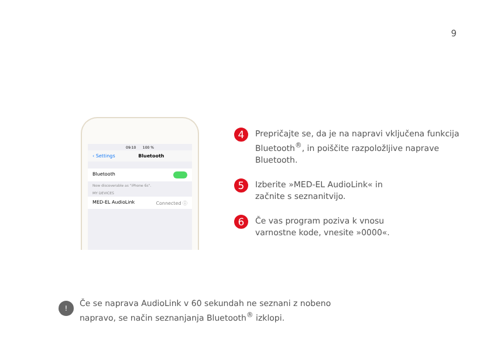9
09:10 100 %
‹ Settings Bluetooth
Bluetooth
Now discoverable as "iPhone 6s".
MY DEVICES
MED-EL AudioLink Connected ⓘ
4
Prepričajte se, da je na napravi vključena funkcija Bluetooth<sup>®</sup>, in poiščite razpoložljive naprave Bluetooth.
5
Izberite »MED-EL AudioLink« in
začnite s seznanitvijo.
6
Če vas program poziva k vnosu
varnostne kode, vnesite »0000«.
!
Če se naprava AudioLink v 60 sekundah ne seznani z nobeno
napravo, se način seznanjanja Bluetooth<sup>®</sup> izklopi.